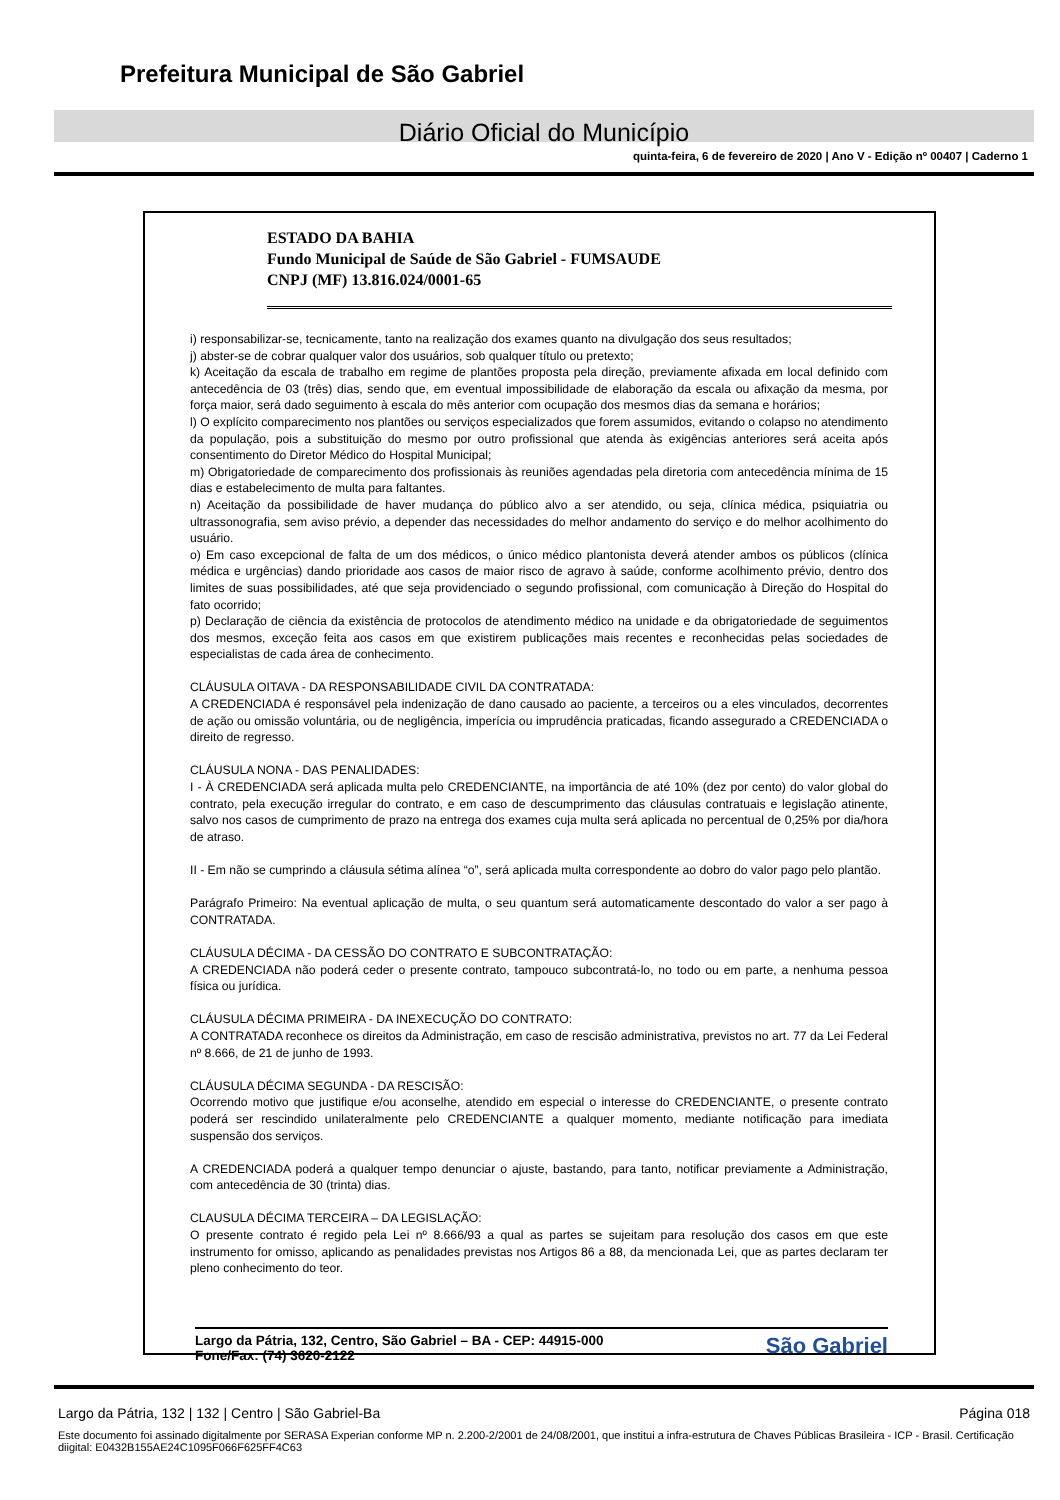Prefeitura Municipal de São Gabriel
Diário Oficial do Município
quinta-feira, 6 de fevereiro de 2020 | Ano V - Edição nº 00407 | Caderno 1
ESTADO DA BAHIA
Fundo Municipal de Saúde de São Gabriel - FUMSAUDE
CNPJ (MF) 13.816.024/0001-65
i) responsabilizar-se, tecnicamente, tanto na realização dos exames quanto na divulgação dos seus resultados;
j) abster-se de cobrar qualquer valor dos usuários, sob qualquer título ou pretexto;
k) Aceitação da escala de trabalho em regime de plantões proposta pela direção, previamente afixada em local definido com antecedência de 03 (três) dias, sendo que, em eventual impossibilidade de elaboração da escala ou afixação da mesma, por força maior, será dado seguimento à escala do mês anterior com ocupação dos mesmos dias da semana e horários;
l) O explícito comparecimento nos plantões ou serviços especializados que forem assumidos, evitando o colapso no atendimento da população, pois a substituição do mesmo por outro profissional que atenda às exigências anteriores será aceita após consentimento do Diretor Médico do Hospital Municipal;
m) Obrigatoriedade de comparecimento dos profissionais às reuniões agendadas pela diretoria com antecedência mínima de 15 dias e estabelecimento de multa para faltantes.
n) Aceitação da possibilidade de haver mudança do público alvo a ser atendido, ou seja, clínica médica, psiquiatria ou ultrassonografia, sem aviso prévio, a depender das necessidades do melhor andamento do serviço e do melhor acolhimento do usuário.
o) Em caso excepcional de falta de um dos médicos, o único médico plantonista deverá atender ambos os públicos (clínica médica e urgências) dando prioridade aos casos de maior risco de agravo à saúde, conforme acolhimento prévio, dentro dos limites de suas possibilidades, até que seja providenciado o segundo profissional, com comunicação à Direção do Hospital do fato ocorrido;
p) Declaração de ciência da existência de protocolos de atendimento médico na unidade e da obrigatoriedade de seguimentos dos mesmos, exceção feita aos casos em que existirem publicações mais recentes e reconhecidas pelas sociedades de especialistas de cada área de conhecimento.
CLÁUSULA OITAVA - DA RESPONSABILIDADE CIVIL DA CONTRATADA:
A CREDENCIADA é responsável pela indenização de dano causado ao paciente, a terceiros ou a eles vinculados, decorrentes de ação ou omissão voluntária, ou de negligência, imperícia ou imprudência praticadas, ficando assegurado a CREDENCIADA o direito de regresso.
CLÁUSULA NONA - DAS PENALIDADES:
I - À CREDENCIADA será aplicada multa pelo CREDENCIANTE, na importância de até 10% (dez por cento) do valor global do contrato, pela execução irregular do contrato, e em caso de descumprimento das cláusulas contratuais e legislação atinente, salvo nos casos de cumprimento de prazo na entrega dos exames cuja multa será aplicada no percentual de 0,25% por dia/hora de atraso.
II - Em não se cumprindo a cláusula sétima alínea “o”, será aplicada multa correspondente ao dobro do valor pago pelo plantão.
Parágrafo Primeiro: Na eventual aplicação de multa, o seu quantum será automaticamente descontado do valor a ser pago à CONTRATADA.
CLÁUSULA DÉCIMA - DA CESSÃO DO CONTRATO E SUBCONTRATAÇÃO:
A CREDENCIADA não poderá ceder o presente contrato, tampouco subcontratá-lo, no todo ou em parte, a nenhuma pessoa física ou jurídica.
CLÁUSULA DÉCIMA PRIMEIRA - DA INEXECUÇÃO DO CONTRATO:
A CONTRATADA reconhece os direitos da Administração, em caso de rescisão administrativa, previstos no art. 77 da Lei Federal nº 8.666, de 21 de junho de 1993.
CLÁUSULA DÉCIMA SEGUNDA - DA RESCISÃO:
Ocorrendo motivo que justifique e/ou aconselhe, atendido em especial o interesse do CREDENCIANTE, o presente contrato poderá ser rescindido unilateralmente pelo CREDENCIANTE a qualquer momento, mediante notificação para imediata suspensão dos serviços.
A CREDENCIADA poderá a qualquer tempo denunciar o ajuste, bastando, para tanto, notificar previamente a Administração, com antecedência de 30 (trinta) dias.
CLAUSULA DÉCIMA TERCEIRA – DA LEGISLAÇÃO:
O presente contrato é regido pela Lei nº 8.666/93 a qual as partes se sujeitam para resolução dos casos em que este instrumento for omisso, aplicando as penalidades previstas nos Artigos 86 a 88, da mencionada Lei, que as partes declaram ter pleno conhecimento do teor.
Largo da Pátria, 132, Centro, São Gabriel – BA - CEP: 44915-000
Fone/Fax: (74) 3620-2122
São Gabriel
Largo da Pátria, 132 | 132 | Centro | São Gabriel-Ba Página 018
Este documento foi assinado digitalmente por SERASA Experian conforme MP n. 2.200-2/2001 de 24/08/2001, que institui a infra-estrutura de Chaves Públicas Brasileira - ICP - Brasil. Certificação diigital: E0432B155AE24C1095F066F625FF4C63